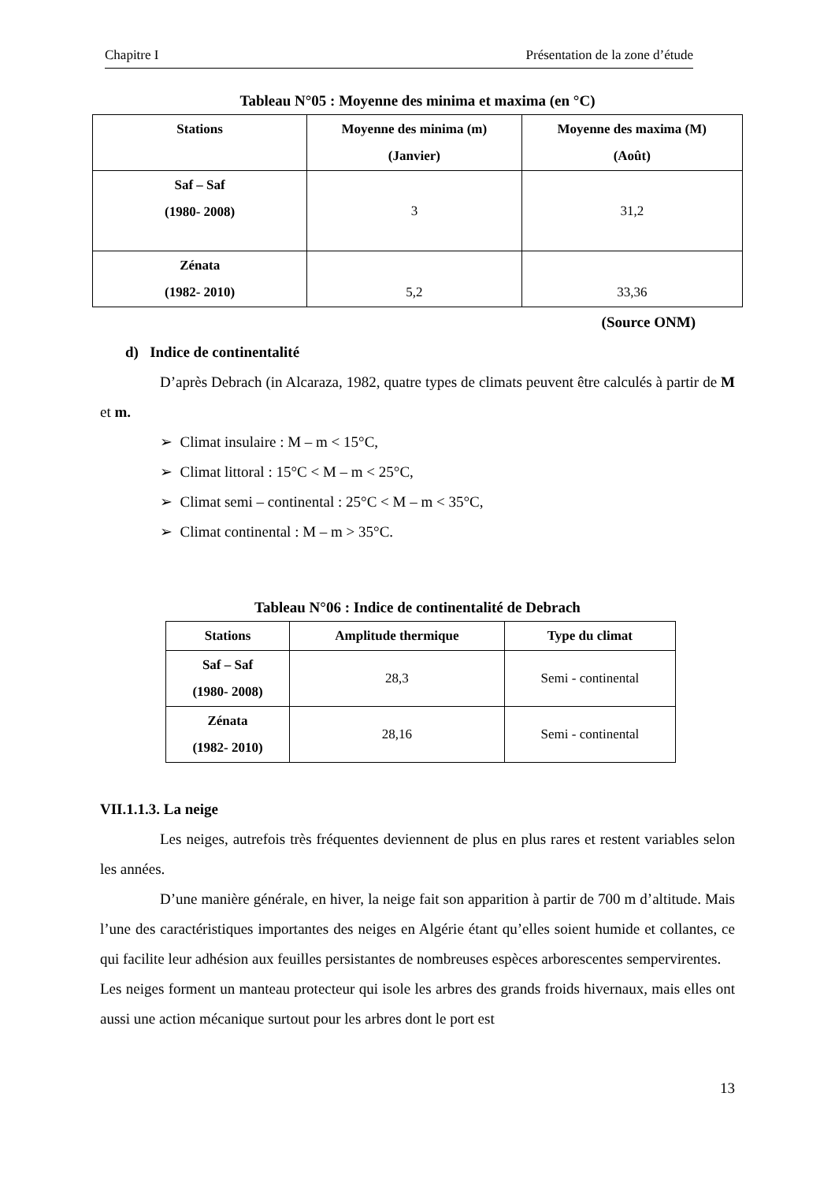Chapitre I Présentation de la zone d’étude
Tableau N°05 : Moyenne des minima et maxima (en °C)
| Stations | Moyenne des minima (m) (Janvier) | Moyenne des maxima (M) (Août) |
| --- | --- | --- |
| Saf – Saf (1980- 2008) | 3 | 31,2 |
| Zénata (1982- 2010) | 5,2 | 33,36 |
(Source ONM)
d) Indice de continentalité
D’après Debrach (in Alcaraza, 1982, quatre types de climats peuvent être calculés à partir de M et m.
➢ Climat insulaire : M – m < 15°C,
➢ Climat littoral : 15°C < M – m < 25°C,
➢ Climat semi – continental : 25°C < M – m < 35°C,
➢ Climat continental : M – m > 35°C.
Tableau N°06 : Indice de continentalité de Debrach
| Stations | Amplitude thermique | Type du climat |
| --- | --- | --- |
| Saf – Saf (1980- 2008) | 28,3 | Semi - continental |
| Zénata (1982- 2010) | 28,16 | Semi - continental |
VII.1.1.3. La neige
Les neiges, autrefois très fréquentes deviennent de plus en plus rares et restent variables selon les années.
D’une manière générale, en hiver, la neige fait son apparition à partir de 700 m d’altitude. Mais l’une des caractéristiques importantes des neiges en Algérie étant qu’elles soient humide et collantes, ce qui facilite leur adhésion aux feuilles persistantes de nombreuses espèces arborescentes sempervirentes.
Les neiges forment un manteau protecteur qui isole les arbres des grands froids hivernaux, mais elles ont aussi une action mécanique surtout pour les arbres dont le port est
13